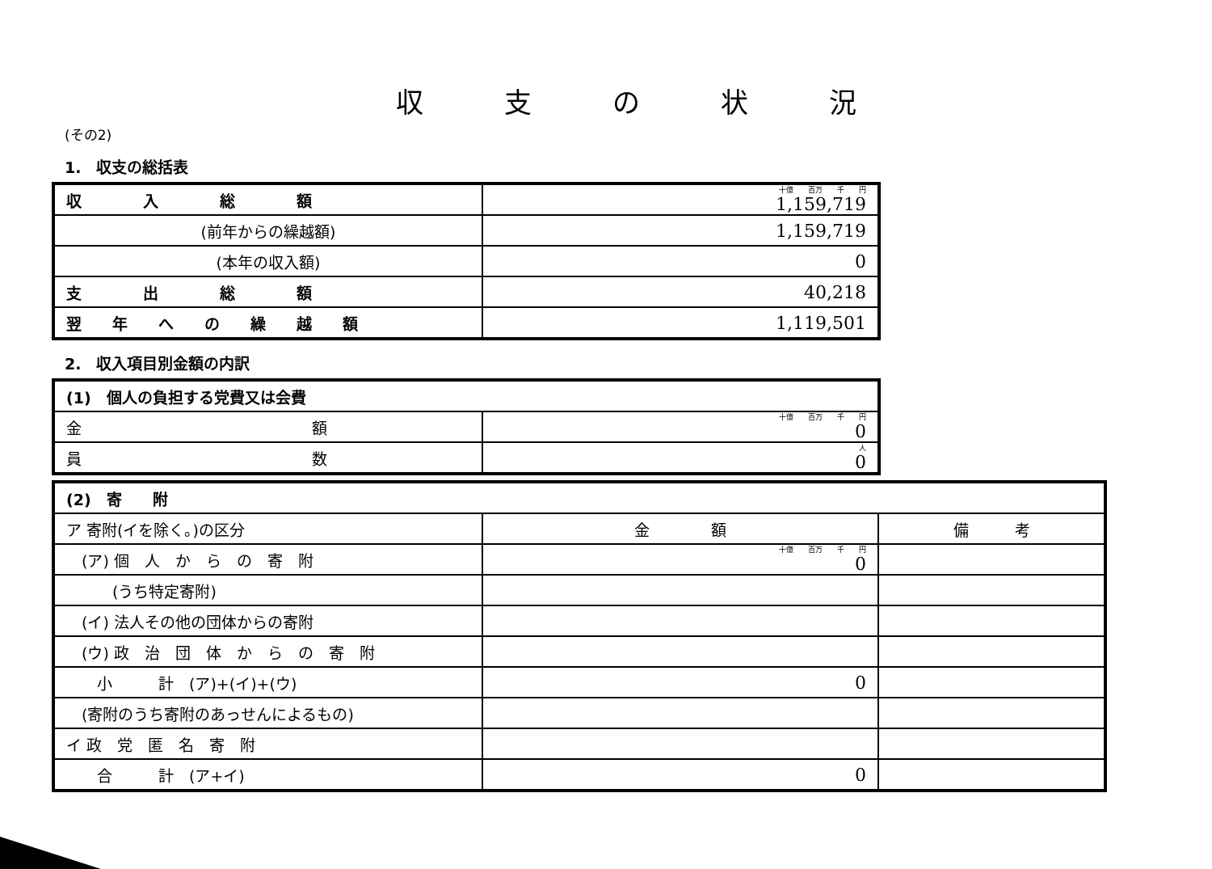収支の状況
(その2)
1.　収支の総括表
| 収 入 総 額 | 十億 百万 千 円 1,159,719 |
| (前年からの繰越額) | 1,159,719 |
| (本年の収入額) | 0 |
| 支 出 総 額 | 40,218 |
| 翌 年 へ の 繰 越 額 | 1,119,501 |
2.　収入項目別金額の内訳
| (1) 個人の負担する党費又は会費 | |
| 金 額 | 十億 百万 千 円 0 |
| 員 数 | 人 0 |
| (2) 寄 附 | | |
| ア 寄附(イを除く。)の区分 | 金 額 | 備 考 |
| (ア) 個 人 か ら の 寄 附 | 十億 百万 千 円 0 | |
| (うち特定寄附) | | |
| (イ) 法人その他の団体からの寄附 | | |
| (ウ) 政 治 団 体 か ら の 寄 附 | | |
| 小 計 (ア)+(イ)+(ウ) | 0 | |
| (寄附のうち寄附のあっせんによるもの) | | |
| イ 政 党 匿 名 寄 附 | | |
| 合 計 (ア+イ) | 0 | |